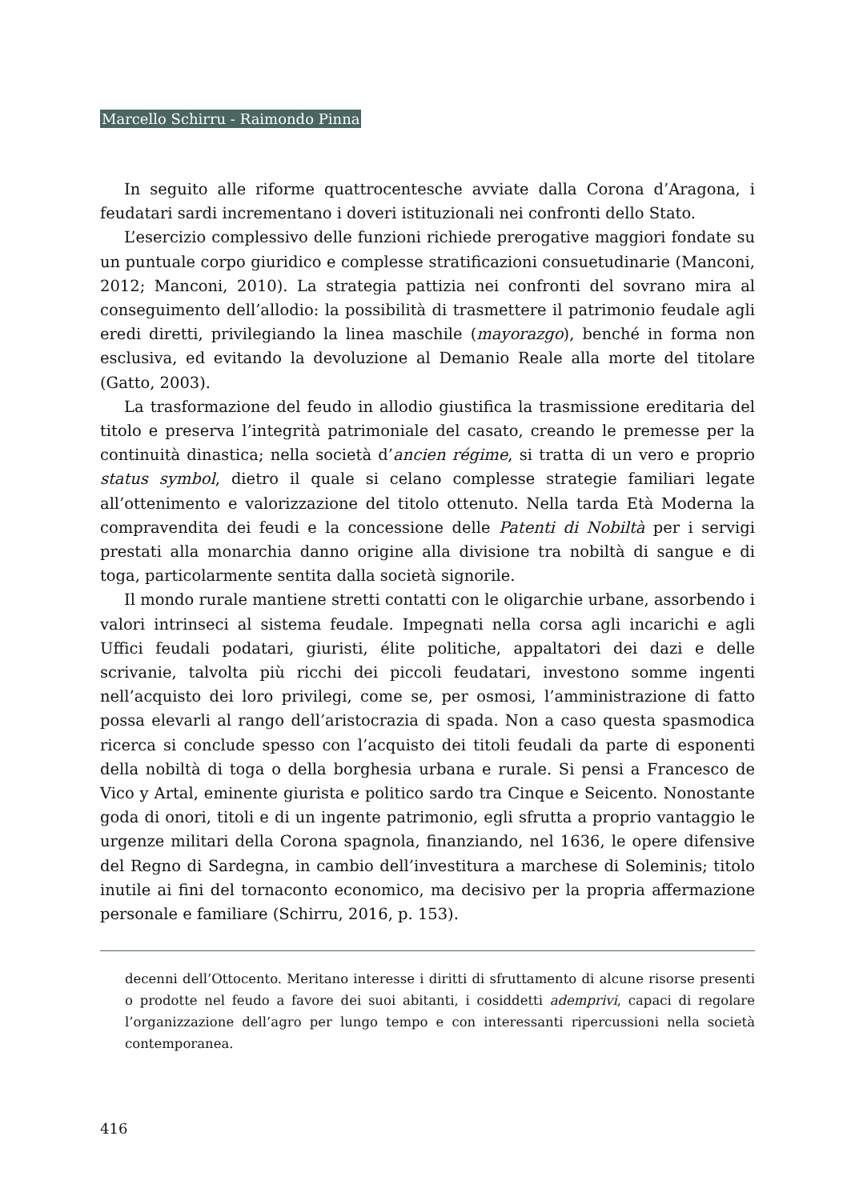Marcello Schirru - Raimondo Pinna
In seguito alle riforme quattrocentesche avviate dalla Corona d’Aragona, i feudatari sardi incrementano i doveri istituzionali nei confronti dello Stato.
L’esercizio complessivo delle funzioni richiede prerogative maggiori fondate su un puntuale corpo giuridico e complesse stratificazioni consuetudinarie (Manconi, 2012; Manconi, 2010). La strategia pattizia nei confronti del sovrano mira al conseguimento dell’allodio: la possibilità di trasmettere il patrimonio feudale agli eredi diretti, privilegiando la linea maschile (mayorazgo), benché in forma non esclusiva, ed evitando la devoluzione al Demanio Reale alla morte del titolare (Gatto, 2003).
La trasformazione del feudo in allodio giustifica la trasmissione ereditaria del titolo e preserva l’integrità patrimoniale del casato, creando le premesse per la continuità dinastica; nella società d’ancien régime, si tratta di un vero e proprio status symbol, dietro il quale si celano complesse strategie familiari legate all’ottenimento e valorizzazione del titolo ottenuto. Nella tarda Età Moderna la compravendita dei feudi e la concessione delle Patenti di Nobiltà per i servigi prestati alla monarchia danno origine alla divisione tra nobiltà di sangue e di toga, particolarmente sentita dalla società signorile.
Il mondo rurale mantiene stretti contatti con le oligarchie urbane, assorbendo i valori intrinseci al sistema feudale. Impegnati nella corsa agli incarichi e agli Uffici feudali podatari, giuristi, élite politiche, appaltatori dei dazi e delle scrivanie, talvolta più ricchi dei piccoli feudatari, investono somme ingenti nell’acquisto dei loro privilegi, come se, per osmosi, l’amministrazione di fatto possa elevarli al rango dell’aristocrazia di spada. Non a caso questa spasmodica ricerca si conclude spesso con l’acquisto dei titoli feudali da parte di esponenti della nobiltà di toga o della borghesia urbana e rurale. Si pensi a Francesco de Vico y Artal, eminente giurista e politico sardo tra Cinque e Seicento. Nonostante goda di onori, titoli e di un ingente patrimonio, egli sfrutta a proprio vantaggio le urgenze militari della Corona spagnola, finanziando, nel 1636, le opere difensive del Regno di Sardegna, in cambio dell’investitura a marchese di Soleminis; titolo inutile ai fini del tornaconto economico, ma decisivo per la propria affermazione personale e familiare (Schirru, 2016, p. 153).
decenni dell’Ottocento. Meritano interesse i diritti di sfruttamento di alcune risorse presenti o prodotte nel feudo a favore dei suoi abitanti, i cosiddetti ademprivi, capaci di regolare l’organizzazione dell’agro per lungo tempo e con interessanti ripercussioni nella società contemporanea.
416